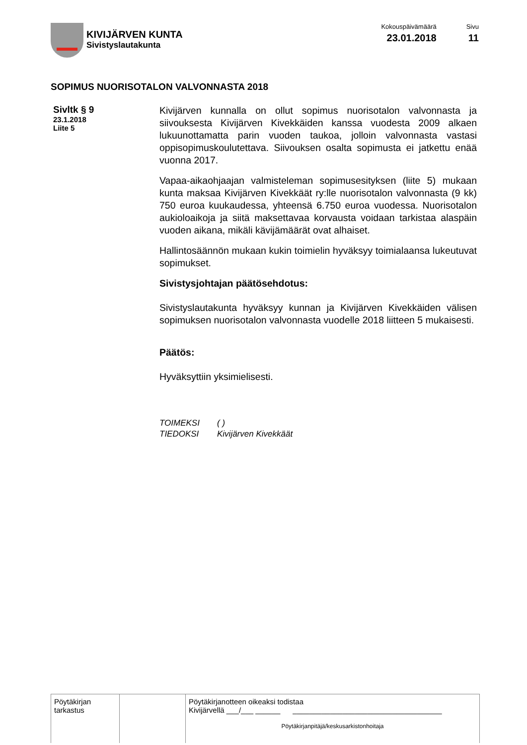KIVIJÄRVEN KUNTA
Sivistyslautakunta
Kokouspäivämäärä
23.01.2018
Sivu
11
SOPIMUS NUORISOTALON VALVONNASTA 2018
Sivltk § 9
23.1.2018
Liite 5
Kivijärven kunnalla on ollut sopimus nuorisotalon valvonnasta ja siivouksesta Kivijärven Kivekkäiden kanssa vuodesta 2009 alkaen lukuunottamatta parin vuoden taukoa, jolloin valvonnasta vastasi oppisopimuskoulutettava. Siivouksen osalta sopimusta ei jatkettu enää vuonna 2017.
Vapaa-aikaohjaajan valmisteleman sopimusesityksen (liite 5) mukaan kunta maksaa Kivijärven Kivekkäät ry:lle nuorisotalon valvonnasta (9 kk) 750 euroa kuukaudessa, yhteensä 6.750 euroa vuodessa. Nuorisotalon aukioloaikoja ja siitä maksettavaa korvausta voidaan tarkistaa alaspäin vuoden aikana, mikäli kävijämäärät ovat alhaiset.
Hallintosäännön mukaan kukin toimielin hyväksyy toimialaansa lukeutuvat sopimukset.
Sivistysjohtajan päätösehdotus:
Sivistyslautakunta hyväksyy kunnan ja Kivijärven Kivekkäiden välisen sopimuksen nuorisotalon valvonnasta vuodelle 2018 liitteen 5 mukaisesti.
Päätös:
Hyväksyttiin yksimielisesti.
TOIMEKSI ( )
TIEDOKSI Kivijärven Kivekkäät
| Pöytäkirjan tarkastus | | Pöytäkirjanotteen oikeaksi todistaa Kivijärvellä ___/___ ______ ____________________________________ Pöytäkirjanpitäjä/keskusarkistonhoitaja |